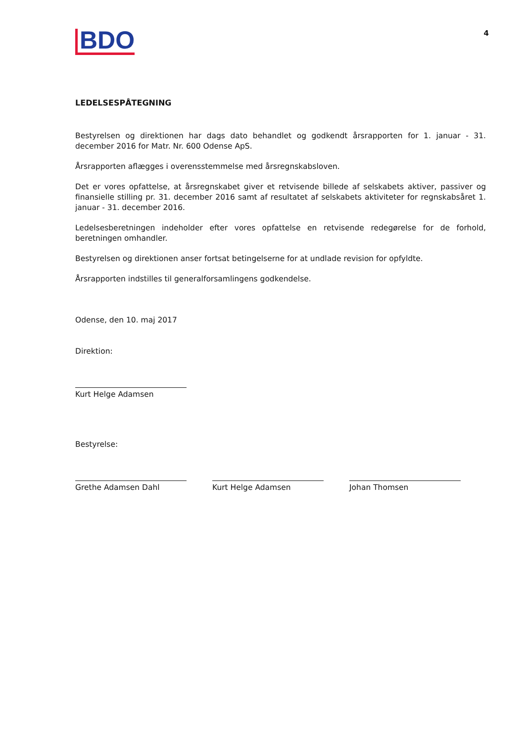BDO
4
LEDELSESPÅTEGNING
Bestyrelsen og direktionen har dags dato behandlet og godkendt årsrapporten for 1. januar - 31. december 2016 for Matr. Nr. 600 Odense ApS.
Årsrapporten aflægges i overensstemmelse med årsregnskabsloven.
Det er vores opfattelse, at årsregnskabet giver et retvisende billede af selskabets aktiver, passiver og finansielle stilling pr. 31. december 2016 samt af resultatet af selskabets aktiviteter for regnskabsåret 1. januar - 31. december 2016.
Ledelsesberetningen indeholder efter vores opfattelse en retvisende redegørelse for de forhold, beretningen omhandler.
Bestyrelsen og direktionen anser fortsat betingelserne for at undlade revision for opfyldte.
Årsrapporten indstilles til generalforsamlingens godkendelse.
Odense, den 10. maj 2017
Direktion:
Kurt Helge Adamsen
Bestyrelse:
Grethe Adamsen Dahl Kurt Helge Adamsen Johan Thomsen